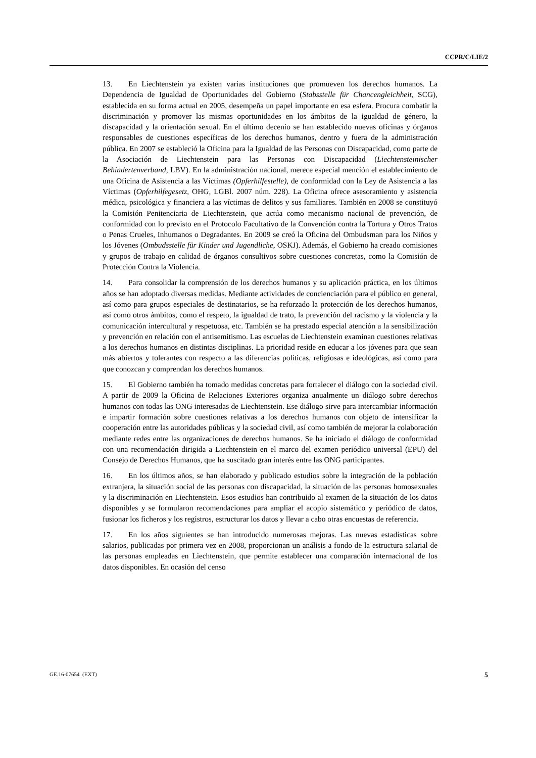CCPR/C/LIE/2
13. En Liechtenstein ya existen varias instituciones que promueven los derechos humanos. La Dependencia de Igualdad de Oportunidades del Gobierno (Stabsstelle für Chancengleichheit, SCG), establecida en su forma actual en 2005, desempeña un papel importante en esa esfera. Procura combatir la discriminación y promover las mismas oportunidades en los ámbitos de la igualdad de género, la discapacidad y la orientación sexual. En el último decenio se han establecido nuevas oficinas y órganos responsables de cuestiones específicas de los derechos humanos, dentro y fuera de la administración pública. En 2007 se estableció la Oficina para la Igualdad de las Personas con Discapacidad, como parte de la Asociación de Liechtenstein para las Personas con Discapacidad (Liechtensteinischer Behindertenverband, LBV). En la administración nacional, merece especial mención el establecimiento de una Oficina de Asistencia a las Víctimas (Opferhilfestelle), de conformidad con la Ley de Asistencia a las Víctimas (Opferhilfegesetz, OHG, LGBl. 2007 núm. 228). La Oficina ofrece asesoramiento y asistencia médica, psicológica y financiera a las víctimas de delitos y sus familiares. También en 2008 se constituyó la Comisión Penitenciaria de Liechtenstein, que actúa como mecanismo nacional de prevención, de conformidad con lo previsto en el Protocolo Facultativo de la Convención contra la Tortura y Otros Tratos o Penas Crueles, Inhumanos o Degradantes. En 2009 se creó la Oficina del Ombudsman para los Niños y los Jóvenes (Ombudsstelle für Kinder und Jugendliche, OSKJ). Además, el Gobierno ha creado comisiones y grupos de trabajo en calidad de órganos consultivos sobre cuestiones concretas, como la Comisión de Protección Contra la Violencia.
14. Para consolidar la comprensión de los derechos humanos y su aplicación práctica, en los últimos años se han adoptado diversas medidas. Mediante actividades de concienciación para el público en general, así como para grupos especiales de destinatarios, se ha reforzado la protección de los derechos humanos, así como otros ámbitos, como el respeto, la igualdad de trato, la prevención del racismo y la violencia y la comunicación intercultural y respetuosa, etc. También se ha prestado especial atención a la sensibilización y prevención en relación con el antisemitismo. Las escuelas de Liechtenstein examinan cuestiones relativas a los derechos humanos en distintas disciplinas. La prioridad reside en educar a los jóvenes para que sean más abiertos y tolerantes con respecto a las diferencias políticas, religiosas e ideológicas, así como para que conozcan y comprendan los derechos humanos.
15. El Gobierno también ha tomado medidas concretas para fortalecer el diálogo con la sociedad civil. A partir de 2009 la Oficina de Relaciones Exteriores organiza anualmente un diálogo sobre derechos humanos con todas las ONG interesadas de Liechtenstein. Ese diálogo sirve para intercambiar información e impartir formación sobre cuestiones relativas a los derechos humanos con objeto de intensificar la cooperación entre las autoridades públicas y la sociedad civil, así como también de mejorar la colaboración mediante redes entre las organizaciones de derechos humanos. Se ha iniciado el diálogo de conformidad con una recomendación dirigida a Liechtenstein en el marco del examen periódico universal (EPU) del Consejo de Derechos Humanos, que ha suscitado gran interés entre las ONG participantes.
16. En los últimos años, se han elaborado y publicado estudios sobre la integración de la población extranjera, la situación social de las personas con discapacidad, la situación de las personas homosexuales y la discriminación en Liechtenstein. Esos estudios han contribuido al examen de la situación de los datos disponibles y se formularon recomendaciones para ampliar el acopio sistemático y periódico de datos, fusionar los ficheros y los registros, estructurar los datos y llevar a cabo otras encuestas de referencia.
17. En los años siguientes se han introducido numerosas mejoras. Las nuevas estadísticas sobre salarios, publicadas por primera vez en 2008, proporcionan un análisis a fondo de la estructura salarial de las personas empleadas en Liechtenstein, que permite establecer una comparación internacional de los datos disponibles. En ocasión del censo
GE.16-07654 (EXT) 5